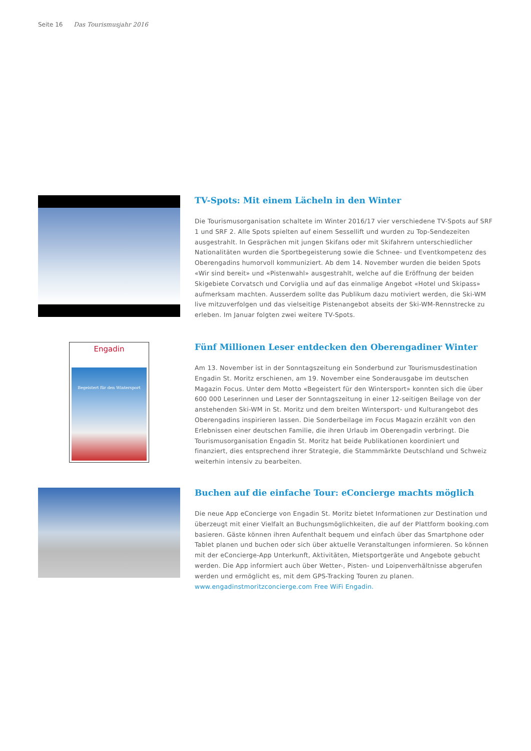Seite 16 Das Tourismusjahr 2016
TV-Spots: Mit einem Lächeln in den Winter
Die Tourismusorganisation schaltete im Winter 2016/17 vier verschiedene TV-Spots auf SRF 1 und SRF 2. Alle Spots spielten auf einem Sessellift und wurden zu Top-Sendezeiten ausgestrahlt. In Gesprächen mit jungen Skifans oder mit Skifahrern unterschiedlicher Nationalitäten wurden die Sportbegeisterung sowie die Schnee- und Eventkompetenz des Oberengadins humorvoll kommuniziert. Ab dem 14. November wurden die beiden Spots «Wir sind bereit» und «Pistenwahl» ausgestrahlt, welche auf die Eröffnung der beiden Skigebiete Corvatsch und Corviglia und auf das einmalige Angebot «Hotel und Skipass» aufmerksam machten. Ausserdem sollte das Publikum dazu motiviert werden, die Ski-WM live mitzuverfolgen und das vielseitige Pistenangebot abseits der Ski-WM-Rennstrecke zu erleben. Im Januar folgten zwei weitere TV-Spots.
Engadin
Begeistert für den Wintersport
Fünf Millionen Leser entdecken den Oberengadiner Winter
Am 13. November ist in der Sonntagszeitung ein Sonderbund zur Tourismusdestination Engadin St. Moritz erschienen, am 19. November eine Sonderausgabe im deutschen Magazin Focus. Unter dem Motto «Begeistert für den Wintersport» konnten sich die über 600 000 Leserinnen und Leser der Sonntagszeitung in einer 12-seitigen Beilage von der anstehenden Ski-WM in St. Moritz und dem breiten Wintersport- und Kulturangebot des Oberengadins inspirieren lassen. Die Sonderbeilage im Focus Magazin erzählt von den Erlebnissen einer deutschen Familie, die ihren Urlaub im Oberengadin verbringt. Die Tourismusorganisation Engadin St. Moritz hat beide Publikationen koordiniert und finanziert, dies entsprechend ihrer Strategie, die Stammmärkte Deutschland und Schweiz weiterhin intensiv zu bearbeiten.
Buchen auf die einfache Tour: eConcierge machts möglich
Die neue App eConcierge von Engadin St. Moritz bietet Informationen zur Destination und überzeugt mit einer Vielfalt an Buchungsmöglichkeiten, die auf der Plattform booking.com basieren. Gäste können ihren Aufenthalt bequem und einfach über das Smartphone oder Tablet planen und buchen oder sich über aktuelle Veranstaltungen informieren. So können mit der eConcierge-App Unterkunft, Aktivitäten, Mietsportgeräte und Angebote gebucht werden. Die App informiert auch über Wetter-, Pisten- und Loipenverhältnisse abgerufen werden und ermöglicht es, mit dem GPS-Tracking Touren zu planen. www.engadinstmoritzconcierge.com Free WiFi Engadin.